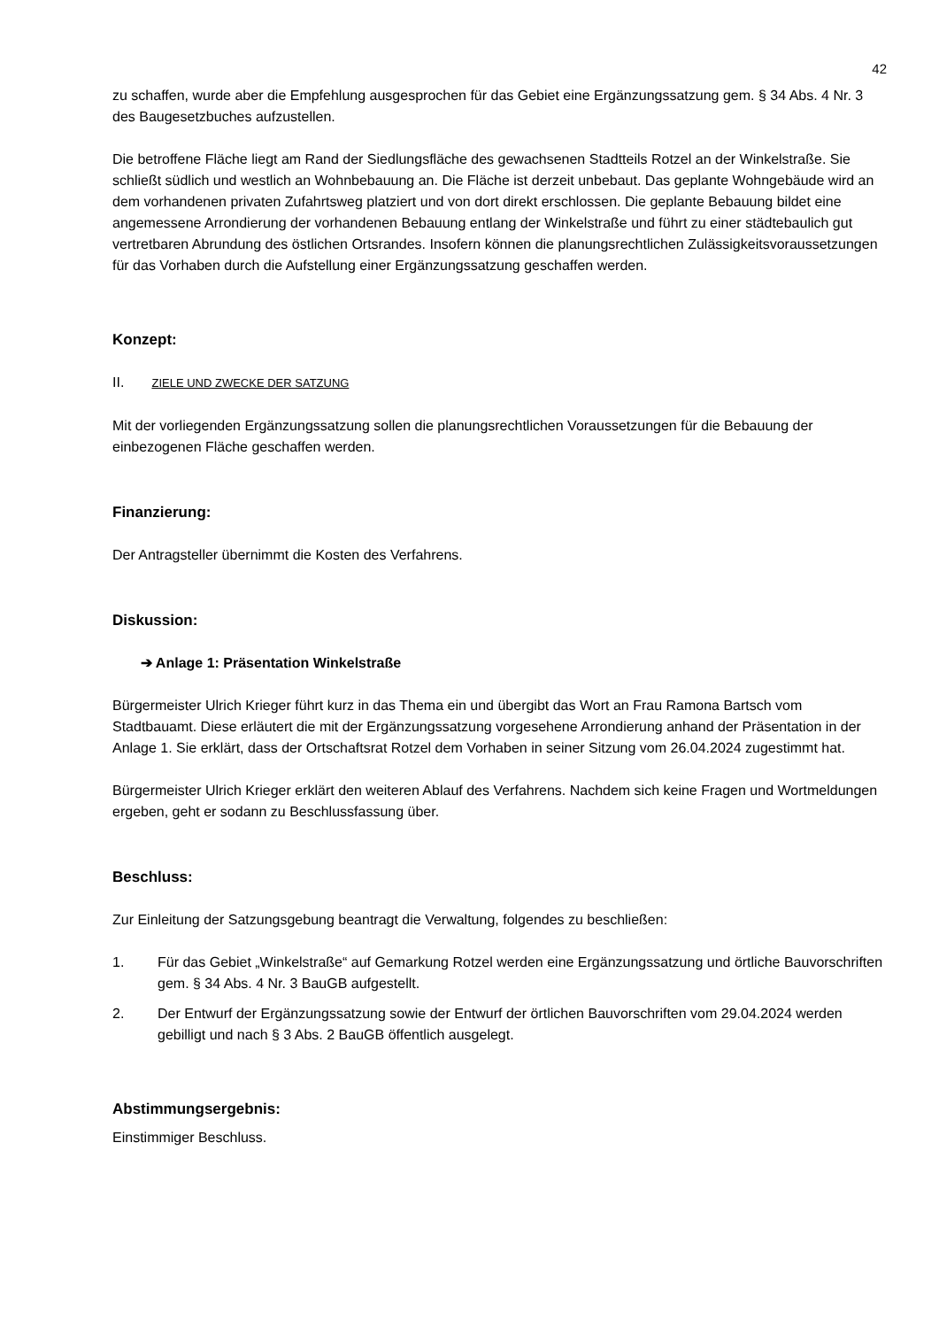42
zu schaffen, wurde aber die Empfehlung ausgesprochen für das Gebiet eine Ergänzungssatzung gem. § 34 Abs. 4 Nr. 3 des Baugesetzbuches aufzustellen.
Die betroffene Fläche liegt am Rand der Siedlungsfläche des gewachsenen Stadtteils Rotzel an der Winkelstraße. Sie schließt südlich und westlich an Wohnbebauung an. Die Fläche ist derzeit unbebaut. Das geplante Wohngebäude wird an dem vorhandenen privaten Zufahrtsweg platziert und von dort direkt erschlossen. Die geplante Bebauung bildet eine angemessene Arrondierung der vorhandenen Bebauung entlang der Winkelstraße und führt zu einer städtebaulich gut vertretbaren Abrundung des östlichen Ortsrandes. Insofern können die planungsrechtlichen Zulässigkeitsvoraussetzungen für das Vorhaben durch die Aufstellung einer Ergänzungssatzung geschaffen werden.
Konzept:
II. ZIELE UND ZWECKE DER SATZUNG
Mit der vorliegenden Ergänzungssatzung sollen die planungsrechtlichen Voraussetzungen für die Bebauung der einbezogenen Fläche geschaffen werden.
Finanzierung:
Der Antragsteller übernimmt die Kosten des Verfahrens.
Diskussion:
➔ Anlage 1: Präsentation Winkelstraße
Bürgermeister Ulrich Krieger führt kurz in das Thema ein und übergibt das Wort an Frau Ramona Bartsch vom Stadtbauamt. Diese erläutert die mit der Ergänzungssatzung vorgesehene Arrondierung anhand der Präsentation in der Anlage 1. Sie erklärt, dass der Ortschaftsrat Rotzel dem Vorhaben in seiner Sitzung vom 26.04.2024 zugestimmt hat.
Bürgermeister Ulrich Krieger erklärt den weiteren Ablauf des Verfahrens. Nachdem sich keine Fragen und Wortmeldungen ergeben, geht er sodann zu Beschlussfassung über.
Beschluss:
Zur Einleitung der Satzungsgebung beantragt die Verwaltung, folgendes zu beschließen:
1. Für das Gebiet „Winkelstraße“ auf Gemarkung Rotzel werden eine Ergänzungssatzung und örtliche Bauvorschriften gem. § 34 Abs. 4 Nr. 3 BauGB aufgestellt.
2. Der Entwurf der Ergänzungssatzung sowie der Entwurf der örtlichen Bauvorschriften vom 29.04.2024 werden gebilligt und nach § 3 Abs. 2 BauGB öffentlich ausgelegt.
Abstimmungsergebnis:
Einstimmiger Beschluss.